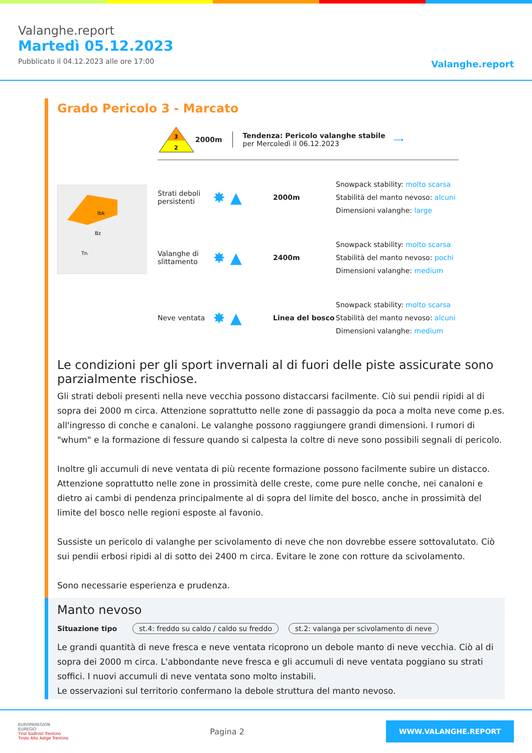Valanghe.report
Martedì 05.12.2023
Pubblicato il 04.12.2023 alle ore 17:00
Valanghe.report
Grado Pericolo 3 - Marcato
Ibk
Bz
Tn
3
2
2000m
Tendenza: Pericolo valanghe stabile
per Mercoledì il 06.12.2023
⟶
Strati deboli persistenti
✸ ▲
2000m
Snowpack stability: molto scarsa
Stabilità del manto nevoso: alcuni
Dimensioni valanghe: large
Valanghe di slittamento
✸ ▲
2400m
Snowpack stability: molto scarsa
Stabilità del manto nevoso: pochi
Dimensioni valanghe: medium
Neve ventata
✸ ▲
Linea del bosco
Snowpack stability: molto scarsa
Stabilità del manto nevoso: alcuni
Dimensioni valanghe: medium
Le condizioni per gli sport invernali al di fuori delle piste assicurate sono parzialmente rischiose.
Gli strati deboli presenti nella neve vecchia possono distaccarsi facilmente. Ciò sui pendii ripidi al di sopra dei 2000 m circa. Attenzione soprattutto nelle zone di passaggio da poca a molta neve come p.es. all'ingresso di conche e canaloni. Le valanghe possono raggiungere grandi dimensioni. I rumori di "whum" e la formazione di fessure quando si calpesta la coltre di neve sono possibili segnali di pericolo.
Inoltre gli accumuli di neve ventata di più recente formazione possono facilmente subire un distacco. Attenzione soprattutto nelle zone in prossimità delle creste, come pure nelle conche, nei canaloni e dietro ai cambi di pendenza principalmente al di sopra del limite del bosco, anche in prossimità del limite del bosco nelle regioni esposte al favonio.
Sussiste un pericolo di valanghe per scivolamento di neve che non dovrebbe essere sottovalutato. Ciò sui pendii erbosi ripidi al di sotto dei 2400 m circa. Evitare le zone con rotture da scivolamento.
Sono necessarie esperienza e prudenza.
Manto nevoso
Situazione tipo st.4: freddo su caldo / caldo su freddo st.2: valanga per scivolamento di neve
Le grandi quantità di neve fresca e neve ventata ricoprono un debole manto di neve vecchia. Ciò al di sopra dei 2000 m circa. L'abbondante neve fresca e gli accumuli di neve ventata poggiano su strati soffici. I nuovi accumuli di neve ventata sono molto instabili.
Le osservazioni sul territorio confermano la debole struttura del manto nevoso.
EUROPAREGION
EUREGIO
Tirol Südtirol Trentino
Tirolo Alto Adige Trentino
Pagina 2
WWW.VALANGHE.REPORT